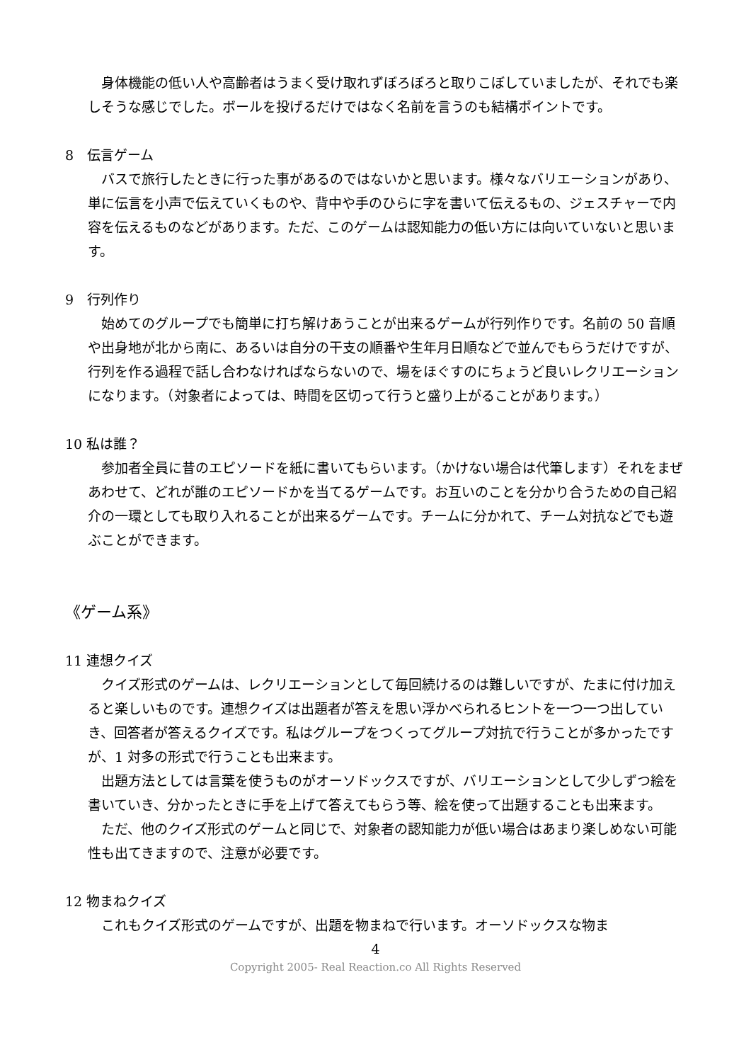身体機能の低い人や高齢者はうまく受け取れずぼろぼろと取りこぼしていましたが、それでも楽しそうな感じでした。ボールを投げるだけではなく名前を言うのも結構ポイントです。
8　伝言ゲーム
バスで旅行したときに行った事があるのではないかと思います。様々なバリエーションがあり、単に伝言を小声で伝えていくものや、背中や手のひらに字を書いて伝えるもの、ジェスチャーで内容を伝えるものなどがあります。ただ、このゲームは認知能力の低い方には向いていないと思います。
9　行列作り
始めてのグループでも簡単に打ち解けあうことが出来るゲームが行列作りです。名前の 50 音順や出身地が北から南に、あるいは自分の干支の順番や生年月日順などで並んでもらうだけですが、行列を作る過程で話し合わなければならないので、場をほぐすのにちょうど良いレクリエーションになります。（対象者によっては、時間を区切って行うと盛り上がることがあります。）
10 私は誰？
参加者全員に昔のエピソードを紙に書いてもらいます。（かけない場合は代筆します）それをまぜあわせて、どれが誰のエピソードかを当てるゲームです。お互いのことを分かり合うための自己紹介の一環としても取り入れることが出来るゲームです。チームに分かれて、チーム対抗などでも遊ぶことができます。
《ゲーム系》
11 連想クイズ
クイズ形式のゲームは、レクリエーションとして毎回続けるのは難しいですが、たまに付け加えると楽しいものです。連想クイズは出題者が答えを思い浮かべられるヒントを一つ一つ出していき、回答者が答えるクイズです。私はグループをつくってグループ対抗で行うことが多かったですが、1 対多の形式で行うことも出来ます。
出題方法としては言葉を使うものがオーソドックスですが、バリエーションとして少しずつ絵を書いていき、分かったときに手を上げて答えてもらう等、絵を使って出題することも出来ます。
ただ、他のクイズ形式のゲームと同じで、対象者の認知能力が低い場合はあまり楽しめない可能性も出てきますので、注意が必要です。
12 物まねクイズ
これもクイズ形式のゲームですが、出題を物まねで行います。オーソドックスな物ま
4
Copyright 2005- Real Reaction.co All Rights Reserved